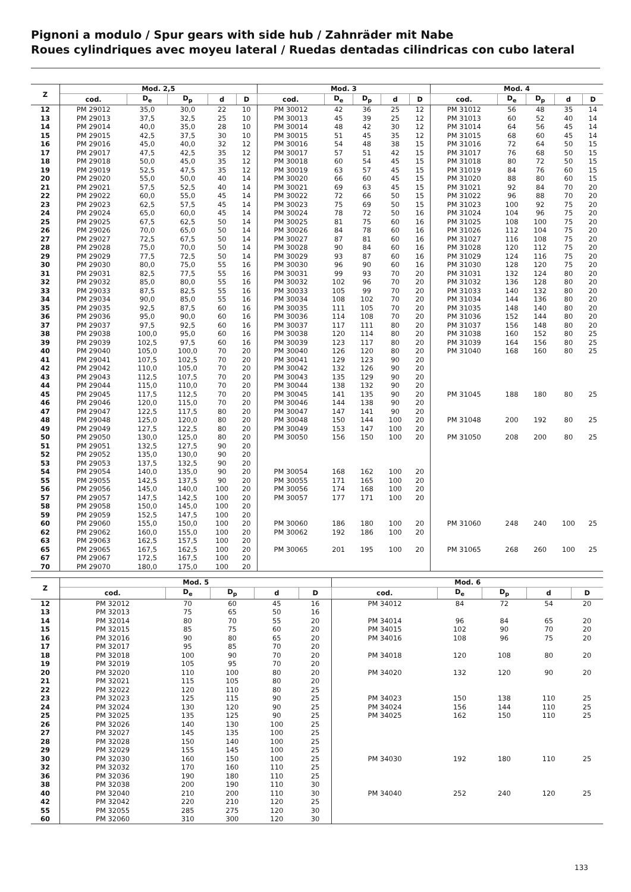Pignoni a modulo / Spur gears with side hub / Zahnräder mit Nabe
Roues cylindriques avec moyeu lateral / Ruedas dentadas cilindricas con cubo lateral
| Z | Mod. 2,5 | | | | | Mod. 3 | | | | | Mod. 4 | | | | |
| --- | --- | --- | --- | --- | --- | --- | --- | --- | --- | --- | --- | --- | --- | --- | --- |
| | cod. | D<sub>e</sub> | D<sub>p</sub> | d | D | cod. | D<sub>e</sub> | D<sub>p</sub> | d | D | cod. | D<sub>e</sub> | D<sub>p</sub> | d | D |
| 12 | PM 29012 | 35,0 | 30,0 | 22 | 10 | PM 30012 | 42 | 36 | 25 | 12 | PM 31012 | 56 | 48 | 35 | 14 |
| 13 | PM 29013 | 37,5 | 32,5 | 25 | 10 | PM 30013 | 45 | 39 | 25 | 12 | PM 31013 | 60 | 52 | 40 | 14 |
| 14 | PM 29014 | 40,0 | 35,0 | 28 | 10 | PM 30014 | 48 | 42 | 30 | 12 | PM 31014 | 64 | 56 | 45 | 14 |
| 15 | PM 29015 | 42,5 | 37,5 | 30 | 10 | PM 30015 | 51 | 45 | 35 | 12 | PM 31015 | 68 | 60 | 45 | 14 |
| 16 | PM 29016 | 45,0 | 40,0 | 32 | 12 | PM 30016 | 54 | 48 | 38 | 15 | PM 31016 | 72 | 64 | 50 | 15 |
| 17 | PM 29017 | 47,5 | 42,5 | 35 | 12 | PM 30017 | 57 | 51 | 42 | 15 | PM 31017 | 76 | 68 | 50 | 15 |
| 18 | PM 29018 | 50,0 | 45,0 | 35 | 12 | PM 30018 | 60 | 54 | 45 | 15 | PM 31018 | 80 | 72 | 50 | 15 |
| 19 | PM 29019 | 52,5 | 47,5 | 35 | 12 | PM 30019 | 63 | 57 | 45 | 15 | PM 31019 | 84 | 76 | 60 | 15 |
| 20 | PM 29020 | 55,0 | 50,0 | 40 | 14 | PM 30020 | 66 | 60 | 45 | 15 | PM 31020 | 88 | 80 | 60 | 15 |
| 21 | PM 29021 | 57,5 | 52,5 | 40 | 14 | PM 30021 | 69 | 63 | 45 | 15 | PM 31021 | 92 | 84 | 70 | 20 |
| 22 | PM 29022 | 60,0 | 55,0 | 45 | 14 | PM 30022 | 72 | 66 | 50 | 15 | PM 31022 | 96 | 88 | 70 | 20 |
| 23 | PM 29023 | 62,5 | 57,5 | 45 | 14 | PM 30023 | 75 | 69 | 50 | 15 | PM 31023 | 100 | 92 | 75 | 20 |
| 24 | PM 29024 | 65,0 | 60,0 | 45 | 14 | PM 30024 | 78 | 72 | 50 | 16 | PM 31024 | 104 | 96 | 75 | 20 |
| 25 | PM 29025 | 67,5 | 62,5 | 50 | 14 | PM 30025 | 81 | 75 | 60 | 16 | PM 31025 | 108 | 100 | 75 | 20 |
| 26 | PM 29026 | 70,0 | 65,0 | 50 | 14 | PM 30026 | 84 | 78 | 60 | 16 | PM 31026 | 112 | 104 | 75 | 20 |
| 27 | PM 29027 | 72,5 | 67,5 | 50 | 14 | PM 30027 | 87 | 81 | 60 | 16 | PM 31027 | 116 | 108 | 75 | 20 |
| 28 | PM 29028 | 75,0 | 70,0 | 50 | 14 | PM 30028 | 90 | 84 | 60 | 16 | PM 31028 | 120 | 112 | 75 | 20 |
| 29 | PM 29029 | 77,5 | 72,5 | 50 | 14 | PM 30029 | 93 | 87 | 60 | 16 | PM 31029 | 124 | 116 | 75 | 20 |
| 30 | PM 29030 | 80,0 | 75,0 | 55 | 16 | PM 30030 | 96 | 90 | 60 | 16 | PM 31030 | 128 | 120 | 75 | 20 |
| 31 | PM 29031 | 82,5 | 77,5 | 55 | 16 | PM 30031 | 99 | 93 | 70 | 20 | PM 31031 | 132 | 124 | 80 | 20 |
| 32 | PM 29032 | 85,0 | 80,0 | 55 | 16 | PM 30032 | 102 | 96 | 70 | 20 | PM 31032 | 136 | 128 | 80 | 20 |
| 33 | PM 29033 | 87,5 | 82,5 | 55 | 16 | PM 30033 | 105 | 99 | 70 | 20 | PM 31033 | 140 | 132 | 80 | 20 |
| 34 | PM 29034 | 90,0 | 85,0 | 55 | 16 | PM 30034 | 108 | 102 | 70 | 20 | PM 31034 | 144 | 136 | 80 | 20 |
| 35 | PM 29035 | 92,5 | 87,5 | 60 | 16 | PM 30035 | 111 | 105 | 70 | 20 | PM 31035 | 148 | 140 | 80 | 20 |
| 36 | PM 29036 | 95,0 | 90,0 | 60 | 16 | PM 30036 | 114 | 108 | 70 | 20 | PM 31036 | 152 | 144 | 80 | 20 |
| 37 | PM 29037 | 97,5 | 92,5 | 60 | 16 | PM 30037 | 117 | 111 | 80 | 20 | PM 31037 | 156 | 148 | 80 | 20 |
| 38 | PM 29038 | 100,0 | 95,0 | 60 | 16 | PM 30038 | 120 | 114 | 80 | 20 | PM 31038 | 160 | 152 | 80 | 25 |
| 39 | PM 29039 | 102,5 | 97,5 | 60 | 16 | PM 30039 | 123 | 117 | 80 | 20 | PM 31039 | 164 | 156 | 80 | 25 |
| 40 | PM 29040 | 105,0 | 100,0 | 70 | 20 | PM 30040 | 126 | 120 | 80 | 20 | PM 31040 | 168 | 160 | 80 | 25 |
| 41 | PM 29041 | 107,5 | 102,5 | 70 | 20 | PM 30041 | 129 | 123 | 90 | 20 | | | | | |
| 42 | PM 29042 | 110,0 | 105,0 | 70 | 20 | PM 30042 | 132 | 126 | 90 | 20 | | | | | |
| 43 | PM 29043 | 112,5 | 107,5 | 70 | 20 | PM 30043 | 135 | 129 | 90 | 20 | | | | | |
| 44 | PM 29044 | 115,0 | 110,0 | 70 | 20 | PM 30044 | 138 | 132 | 90 | 20 | | | | | |
| 45 | PM 29045 | 117,5 | 112,5 | 70 | 20 | PM 30045 | 141 | 135 | 90 | 20 | PM 31045 | 188 | 180 | 80 | 25 |
| 46 | PM 29046 | 120,0 | 115,0 | 70 | 20 | PM 30046 | 144 | 138 | 90 | 20 | | | | | |
| 47 | PM 29047 | 122,5 | 117,5 | 80 | 20 | PM 30047 | 147 | 141 | 90 | 20 | | | | | |
| 48 | PM 29048 | 125,0 | 120,0 | 80 | 20 | PM 30048 | 150 | 144 | 100 | 20 | PM 31048 | 200 | 192 | 80 | 25 |
| 49 | PM 29049 | 127,5 | 122,5 | 80 | 20 | PM 30049 | 153 | 147 | 100 | 20 | | | | | |
| 50 | PM 29050 | 130,0 | 125,0 | 80 | 20 | PM 30050 | 156 | 150 | 100 | 20 | PM 31050 | 208 | 200 | 80 | 25 |
| 51 | PM 29051 | 132,5 | 127,5 | 90 | 20 | | | | | | | | | | |
| 52 | PM 29052 | 135,0 | 130,0 | 90 | 20 | | | | | | | | | | |
| 53 | PM 29053 | 137,5 | 132,5 | 90 | 20 | | | | | | | | | | |
| 54 | PM 29054 | 140,0 | 135,0 | 90 | 20 | PM 30054 | 168 | 162 | 100 | 20 | | | | | |
| 55 | PM 29055 | 142,5 | 137,5 | 90 | 20 | PM 30055 | 171 | 165 | 100 | 20 | | | | | |
| 56 | PM 29056 | 145,0 | 140,0 | 100 | 20 | PM 30056 | 174 | 168 | 100 | 20 | | | | | |
| 57 | PM 29057 | 147,5 | 142,5 | 100 | 20 | PM 30057 | 177 | 171 | 100 | 20 | | | | | |
| 58 | PM 29058 | 150,0 | 145,0 | 100 | 20 | | | | | | | | | | |
| 59 | PM 29059 | 152,5 | 147,5 | 100 | 20 | | | | | | | | | | |
| 60 | PM 29060 | 155,0 | 150,0 | 100 | 20 | PM 30060 | 186 | 180 | 100 | 20 | PM 31060 | 248 | 240 | 100 | 25 |
| 62 | PM 29062 | 160,0 | 155,0 | 100 | 20 | PM 30062 | 192 | 186 | 100 | 20 | | | | | |
| 63 | PM 29063 | 162,5 | 157,5 | 100 | 20 | | | | | | | | | | |
| 65 | PM 29065 | 167,5 | 162,5 | 100 | 20 | PM 30065 | 201 | 195 | 100 | 20 | PM 31065 | 268 | 260 | 100 | 25 |
| 67 | PM 29067 | 172,5 | 167,5 | 100 | 20 | | | | | | | | | | |
| 70 | PM 29070 | 180,0 | 175,0 | 100 | 20 | | | | | | | | | | |
| Z | Mod. 5 | | | | | Mod. 6 | | | | |
| --- | --- | --- | --- | --- | --- | --- | --- | --- | --- | --- |
| | cod. | D<sub>e</sub> | D<sub>p</sub> | d | D | cod. | D<sub>e</sub> | D<sub>p</sub> | d | D |
| 12 | PM 32012 | 70 | 60 | 45 | 16 | PM 34012 | 84 | 72 | 54 | 20 |
| 13 | PM 32013 | 75 | 65 | 50 | 16 | | | | | |
| 14 | PM 32014 | 80 | 70 | 55 | 20 | PM 34014 | 96 | 84 | 65 | 20 |
| 15 | PM 32015 | 85 | 75 | 60 | 20 | PM 34015 | 102 | 90 | 70 | 20 |
| 16 | PM 32016 | 90 | 80 | 65 | 20 | PM 34016 | 108 | 96 | 75 | 20 |
| 17 | PM 32017 | 95 | 85 | 70 | 20 | | | | | |
| 18 | PM 32018 | 100 | 90 | 70 | 20 | PM 34018 | 120 | 108 | 80 | 20 |
| 19 | PM 32019 | 105 | 95 | 70 | 20 | | | | | |
| 20 | PM 32020 | 110 | 100 | 80 | 20 | PM 34020 | 132 | 120 | 90 | 20 |
| 21 | PM 32021 | 115 | 105 | 80 | 20 | | | | | |
| 22 | PM 32022 | 120 | 110 | 80 | 25 | | | | | |
| 23 | PM 32023 | 125 | 115 | 90 | 25 | PM 34023 | 150 | 138 | 110 | 25 |
| 24 | PM 32024 | 130 | 120 | 90 | 25 | PM 34024 | 156 | 144 | 110 | 25 |
| 25 | PM 32025 | 135 | 125 | 90 | 25 | PM 34025 | 162 | 150 | 110 | 25 |
| 26 | PM 32026 | 140 | 130 | 100 | 25 | | | | | |
| 27 | PM 32027 | 145 | 135 | 100 | 25 | | | | | |
| 28 | PM 32028 | 150 | 140 | 100 | 25 | | | | | |
| 29 | PM 32029 | 155 | 145 | 100 | 25 | | | | | |
| 30 | PM 32030 | 160 | 150 | 100 | 25 | PM 34030 | 192 | 180 | 110 | 25 |
| 32 | PM 32032 | 170 | 160 | 110 | 25 | | | | | |
| 36 | PM 32036 | 190 | 180 | 110 | 25 | | | | | |
| 38 | PM 32038 | 200 | 190 | 110 | 30 | | | | | |
| 40 | PM 32040 | 210 | 200 | 110 | 30 | PM 34040 | 252 | 240 | 120 | 25 |
| 42 | PM 32042 | 220 | 210 | 120 | 25 | | | | | |
| 55 | PM 32055 | 285 | 275 | 120 | 30 | | | | | |
| 60 | PM 32060 | 310 | 300 | 120 | 30 | | | | | |
133